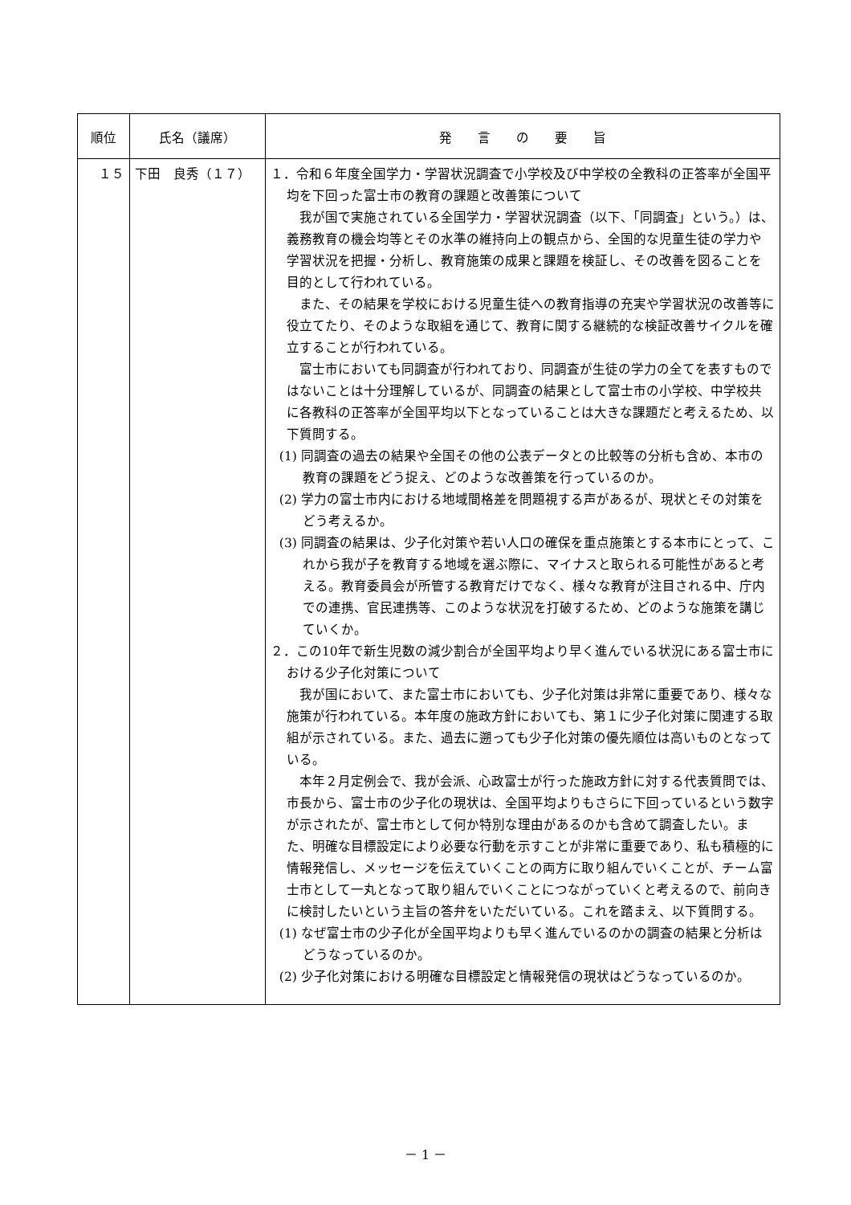| 順位 | 氏名（議席） | 発 言 の 要 旨 |
| --- | --- | --- |
| １５ | 下田 良秀（１７） | １．令和６年度全国学力・学習状況調査で小学校及び中学校の全教科の正答率が全国平均を下回った富士市の教育の課題と改善策について 我が国で実施されている全国学力・学習状況調査（以下、「同調査」という。）は、義務教育の機会均等とその水準の維持向上の観点から、全国的な児童生徒の学力や学習状況を把握・分析し、教育施策の成果と課題を検証し、その改善を図ることを目的として行われている。 また、その結果を学校における児童生徒への教育指導の充実や学習状況の改善等に役立てたり、そのような取組を通じて、教育に関する継続的な検証改善サイクルを確立することが行われている。 富士市においても同調査が行われており、同調査が生徒の学力の全てを表すものではないことは十分理解しているが、同調査の結果として富士市の小学校、中学校共に各教科の正答率が全国平均以下となっていることは大きな課題だと考えるため、以下質問する。 (1) 同調査の過去の結果や全国その他の公表データとの比較等の分析も含め、本市の教育の課題をどう捉え、どのような改善策を行っているのか。 (2) 学力の富士市内における地域間格差を問題視する声があるが、現状とその対策をどう考えるか。 (3) 同調査の結果は、少子化対策や若い人口の確保を重点施策とする本市にとって、これから我が子を教育する地域を選ぶ際に、マイナスと取られる可能性があると考える。教育委員会が所管する教育だけでなく、様々な教育が注目される中、庁内での連携、官民連携等、このような状況を打破するため、どのような施策を講じていくか。 ２．この10年で新生児数の減少割合が全国平均より早く進んでいる状況にある富士市における少子化対策について 我が国において、また富士市においても、少子化対策は非常に重要であり、様々な施策が行われている。本年度の施政方針においても、第１に少子化対策に関連する取組が示されている。また、過去に遡っても少子化対策の優先順位は高いものとなっている。 本年２月定例会で、我が会派、心政富士が行った施政方針に対する代表質問では、市長から、富士市の少子化の現状は、全国平均よりもさらに下回っているという数字が示されたが、富士市として何か特別な理由があるのかも含めて調査したい。また、明確な目標設定により必要な行動を示すことが非常に重要であり、私も積極的に情報発信し、メッセージを伝えていくことの両方に取り組んでいくことが、チーム富士市として一丸となって取り組んでいくことにつながっていくと考えるので、前向きに検討したいという主旨の答弁をいただいている。これを踏まえ、以下質問する。 (1) なぜ富士市の少子化が全国平均よりも早く進んでいるのかの調査の結果と分析はどうなっているのか。 (2) 少子化対策における明確な目標設定と情報発信の現状はどうなっているのか。 |
－ 1 －